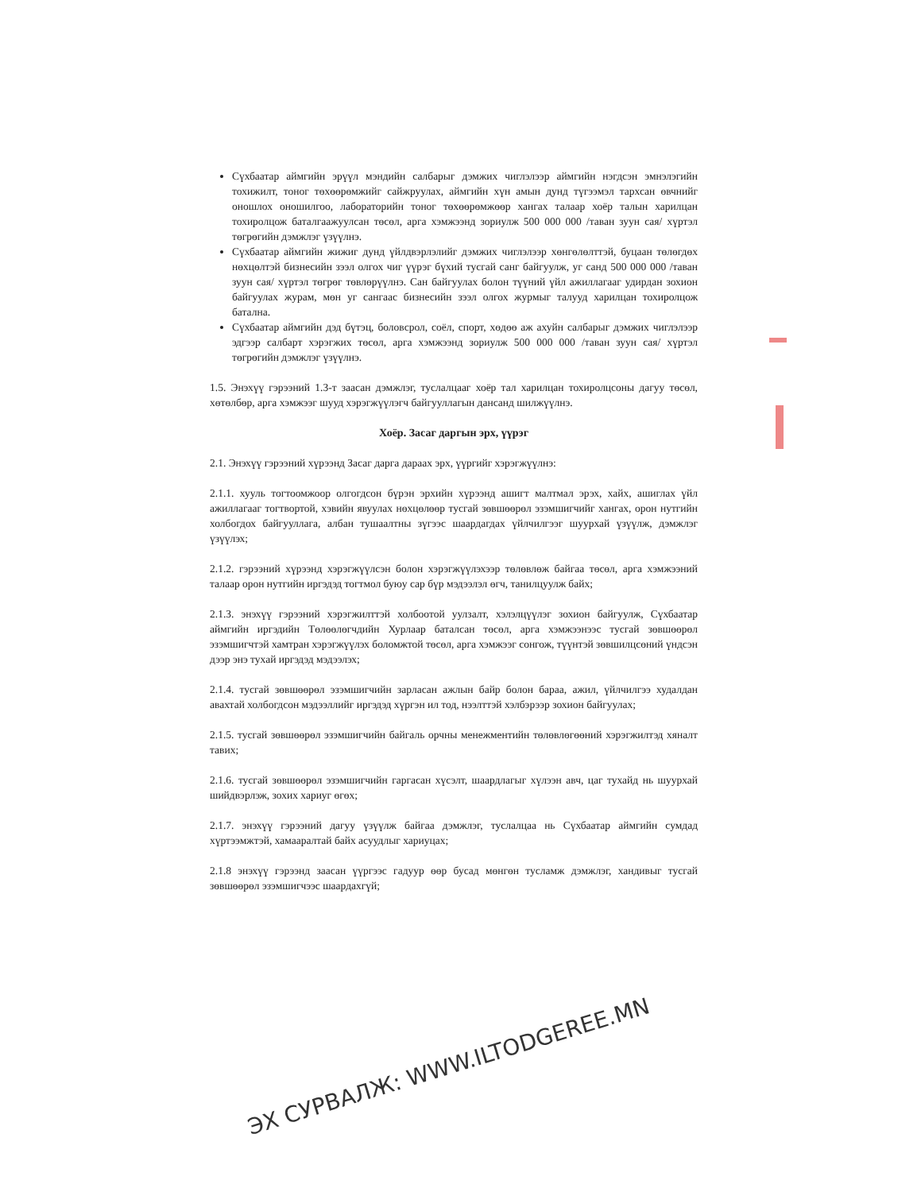Сүхбаатар аймгийн эрүүл мэндийн салбарыг дэмжих чиглэлээр аймгийн нэгдсэн эмнэлэгийн тохижилт, тоног төхөөрөмжийг сайжруулах, аймгийн хүн амын дунд түгээмэл тархсан өвчнийг оношлох оношилгоо, лабораторийн тоног төхөөрөмжөөр хангах талаар хоёр талын харилцан тохиролцож баталгаажуулсан төсөл, арга хэмжээнд зориулж 500 000 000 /таван зуун сая/ хүртэл төгрөгийн дэмжлэг үзүүлнэ.
Сүхбаатар аймгийн жижиг дунд үйлдвэрлэлийг дэмжих чиглэлээр хөнгөлөлттэй, буцаан төлөгдөх нөхцөлтэй бизнесийн зээл олгох чиг үүрэг бүхий тусгай санг байгуулж, уг санд 500 000 000 /таван зуун сая/ хүртэл төгрөг төвлөрүүлнэ. Сан байгуулах болон түүний үйл ажиллагааг удирдан зохион байгуулах журам, мөн уг сангаас бизнесийн зээл олгох журмыг талууд харилцан тохиролцож батална.
Сүхбаатар аймгийн дэд бүтэц, боловсрол, соёл, спорт, хөдөө аж ахуйн салбарыг дэмжих чиглэлээр эдгээр салбарт хэрэгжих төсөл, арга хэмжээнд зориулж 500 000 000 /таван зуун сая/ хүртэл төгрөгийн дэмжлэг үзүүлнэ.
1.5. Энэхүү гэрээний 1.3-т заасан дэмжлэг, туслалцааг хоёр тал харилцан тохиролцсоны дагуу төсөл, хөтөлбөр, арга хэмжээг шууд хэрэгжүүлэгч байгууллагын дансанд шилжүүлнэ.
Хоёр. Засаг даргын эрх, үүрэг
2.1. Энэхүү гэрээний хүрээнд Засаг дарга дараах эрх, үүргийг хэрэгжүүлнэ:
2.1.1. хууль тогтоомжоор олгогдсон бүрэн эрхийн хүрээнд ашигт малтмал эрэх, хайх, ашиглах үйл ажиллагааг тогтвортой, хэвийн явуулах нөхцөлөөр тусгай зөвшөөрөл эзэмшигчийг хангах, орон нутгийн холбогдох байгууллага, албан тушаалтны зүгээс шаардагдах үйлчилгээг шуурхай үзүүлж, дэмжлэг үзүүлэх;
2.1.2. гэрээний хүрээнд хэрэгжүүлсэн болон хэрэгжүүлэхээр төлөвлөж байгаа төсөл, арга хэмжээний талаар орон нутгийн иргэдэд тогтмол буюу сар бүр мэдээлэл өгч, танилцуулж байх;
2.1.3. энэхүү гэрээний хэрэгжилттэй холбоотой уулзалт, хэлэлцүүлэг зохион байгуулж, Сүхбаатар аймгийн иргэдийн Төлөөлөгчдийн Хурлаар баталсан төсөл, арга хэмжээнээс тусгай зөвшөөрөл эзэмшигчтэй хамтран хэрэгжүүлэх боломжтой төсөл, арга хэмжээг сонгож, түүнтэй зөвшилцсөний үндсэн дээр энэ тухай иргэдэд мэдээлэх;
2.1.4. тусгай зөвшөөрөл эзэмшигчийн зарласан ажлын байр болон бараа, ажил, үйлчилгээ худалдан авахтай холбогдсон мэдээллийг иргэдэд хүргэн ил тод, нээлттэй хэлбэрээр зохион байгуулах;
2.1.5. тусгай зөвшөөрөл эзэмшигчийн байгаль орчны менежментийн төлөвлөгөөний хэрэгжилтэд хяналт тавих;
2.1.6. тусгай зөвшөөрөл эзэмшигчийн гаргасан хүсэлт, шаардлагыг хүлээн авч, цаг тухайд нь шуурхай шийдвэрлэж, зохих хариуг өгөх;
2.1.7. энэхүү гэрээний дагуу үзүүлж байгаа дэмжлэг, туслалцаа нь Сүхбаатар аймгийн сумдад хүртээмжтэй, хамааралтай байх асуудлыг хариуцах;
2.1.8 энэхүү гэрээнд заасан үүргээс гадуур өөр бусад мөнгөн тусламж дэмжлэг, хандивыг тусгай зөвшөөрөл эзэмшигчээс шаардахгүй;
ЭХ СУРВАЛЖ: WWW.ILTODGEREE.MN